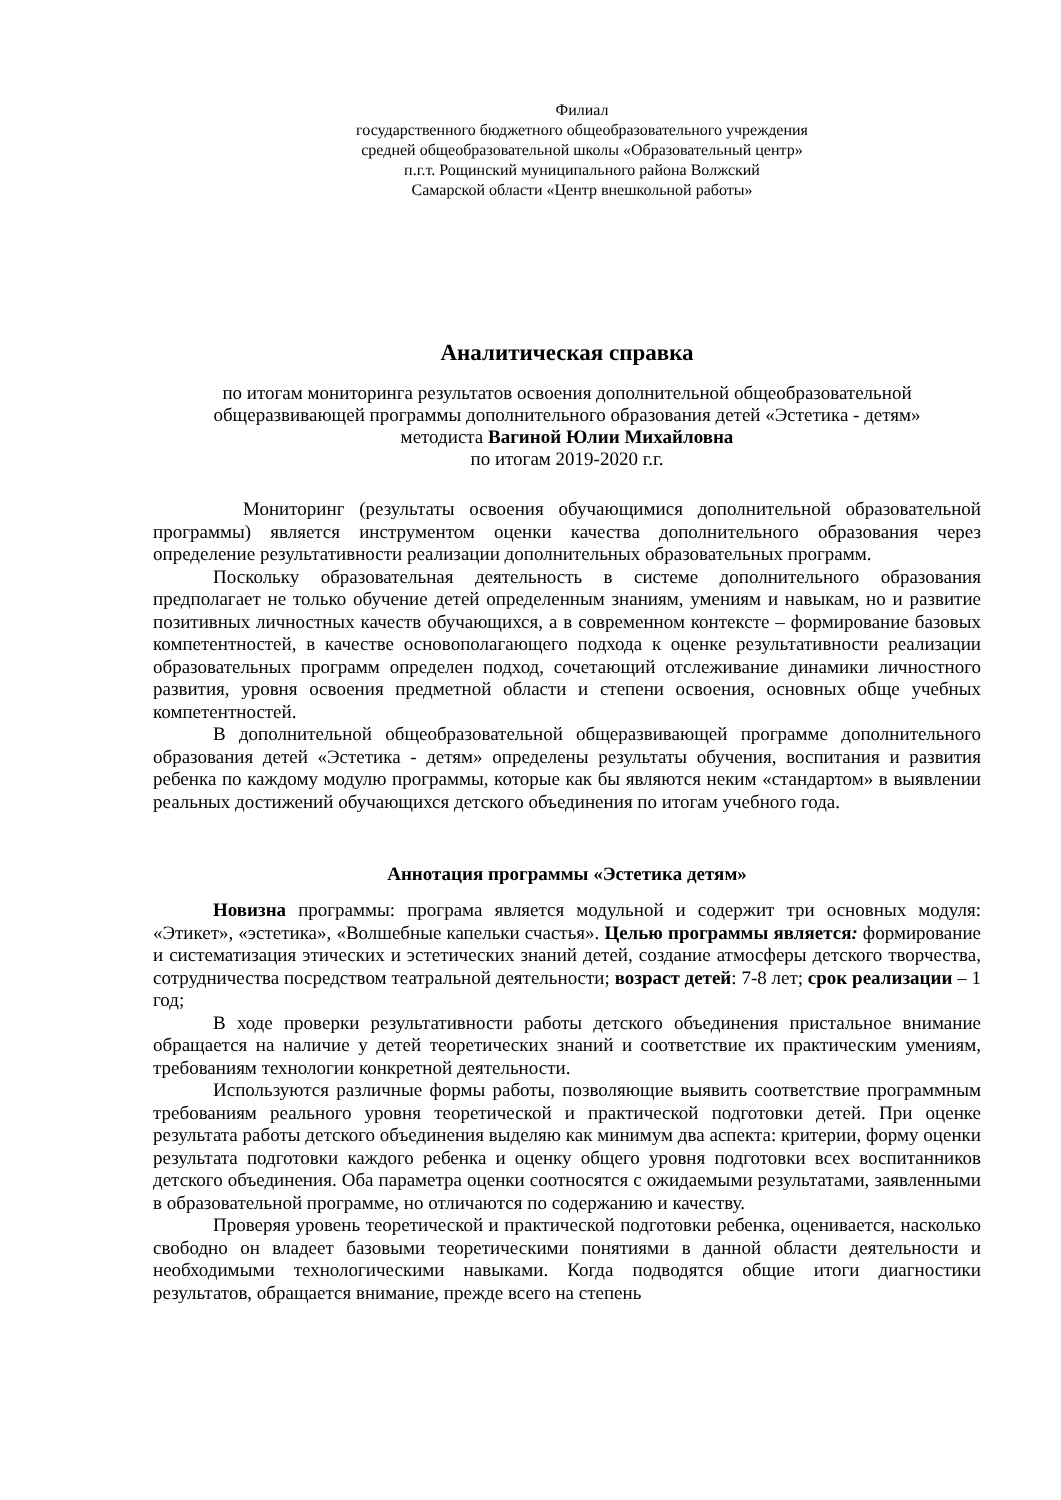Филиал
государственного бюджетного общеобразовательного учреждения
средней общеобразовательной школы «Образовательный центр»
п.г.т. Рощинский муниципального района Волжский
Самарской области «Центр внешкольной работы»
Аналитическая справка
по итогам мониторинга результатов освоения дополнительной общеобразовательной
общеразвивающей программы дополнительного образования детей «Эстетика - детям»
методиста Вагиной Юлии Михайловна
по итогам 2019-2020 г.г.
Мониторинг (результаты освоения обучающимися дополнительной образовательной программы) является инструментом оценки качества дополнительного образования через определение результативности реализации дополнительных образовательных программ.
Поскольку образовательная деятельность в системе дополнительного образования предполагает не только обучение детей определенным знаниям, умениям и навыкам, но и развитие позитивных личностных качеств обучающихся, а в современном контексте – формирование базовых компетентностей, в качестве основополагающего подхода к оценке результативности реализации образовательных программ определен подход, сочетающий отслеживание динамики личностного развития, уровня освоения предметной области и степени освоения, основных обще учебных компетентностей.
В дополнительной общеобразовательной общеразвивающей программе дополнительного образования детей «Эстетика - детям» определены результаты обучения, воспитания и развития ребенка по каждому модулю программы, которые как бы являются неким «стандартом» в выявлении реальных достижений обучающихся детского объединения по итогам учебного года.
Аннотация программы «Эстетика детям»
Новизна программы: програма является модульной и содержит три основных модуля: «Этикет», «эстетика», «Волшебные капельки счастья». Целью программы является: формирование и систематизация этических и эстетических знаний детей, создание атмосферы детского творчества, сотрудничества посредством театральной деятельности; возраст детей: 7-8 лет; срок реализации – 1 год;
В ходе проверки результативности работы детского объединения пристальное внимание обращается на наличие у детей теоретических знаний и соответствие их практическим умениям, требованиям технологии конкретной деятельности.
Используются различные формы работы, позволяющие выявить соответствие программным требованиям реального уровня теоретической и практической подготовки детей. При оценке результата работы детского объединения выделяю как минимум два аспекта: критерии, форму оценки результата подготовки каждого ребенка и оценку общего уровня подготовки всех воспитанников детского объединения. Оба параметра оценки соотносятся с ожидаемыми результатами, заявленными в образовательной программе, но отличаются по содержанию и качеству.
Проверяя уровень теоретической и практической подготовки ребенка, оценивается, насколько свободно он владеет базовыми теоретическими понятиями в данной области деятельности и необходимыми технологическими навыками. Когда подводятся общие итоги диагностики результатов, обращается внимание, прежде всего на степень